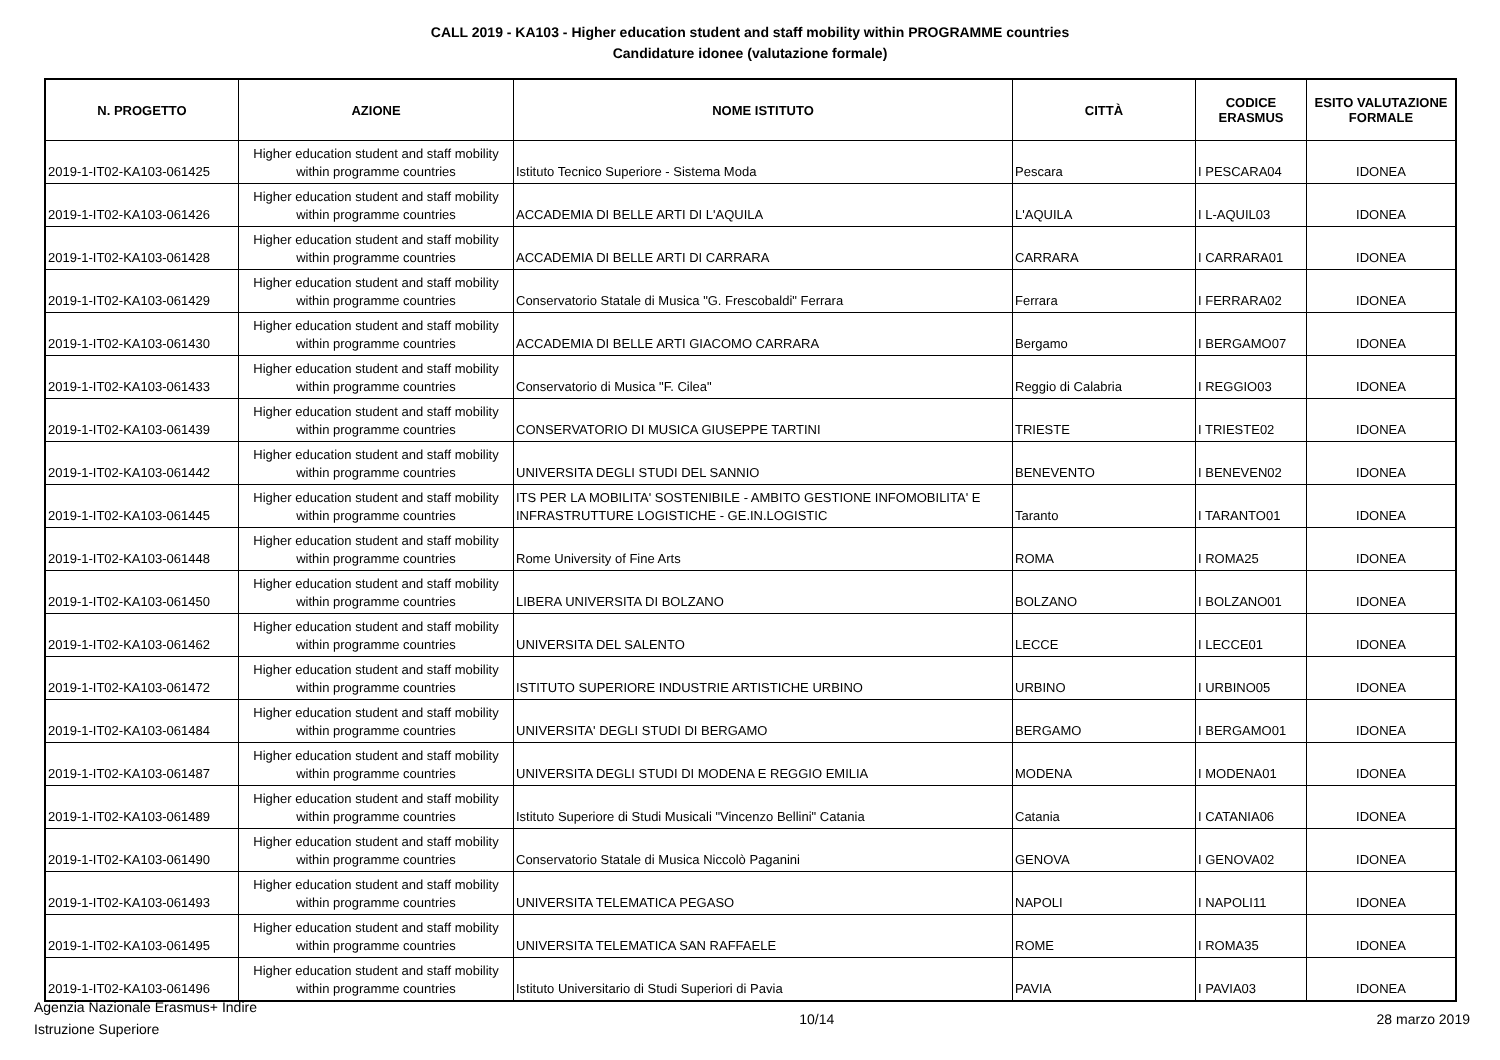CALL 2019 - KA103 - Higher education student and staff mobility within PROGRAMME countries
Candidature idonee (valutazione formale)
| N. PROGETTO | AZIONE | NOME ISTITUTO | CITTÀ | CODICE ERASMUS | ESITO VALUTAZIONE FORMALE |
| --- | --- | --- | --- | --- | --- |
| 2019-1-IT02-KA103-061425 | Higher education student and staff mobility within programme countries | Istituto Tecnico Superiore - Sistema Moda | Pescara | I PESCARA04 | IDONEA |
| 2019-1-IT02-KA103-061426 | Higher education student and staff mobility within programme countries | ACCADEMIA DI BELLE ARTI DI L'AQUILA | L'AQUILA | I L-AQUIL03 | IDONEA |
| 2019-1-IT02-KA103-061428 | Higher education student and staff mobility within programme countries | ACCADEMIA DI BELLE ARTI DI CARRARA | CARRARA | I CARRARA01 | IDONEA |
| 2019-1-IT02-KA103-061429 | Higher education student and staff mobility within programme countries | Conservatorio Statale di Musica "G. Frescobaldi" Ferrara | Ferrara | I FERRARA02 | IDONEA |
| 2019-1-IT02-KA103-061430 | Higher education student and staff mobility within programme countries | ACCADEMIA DI BELLE ARTI GIACOMO CARRARA | Bergamo | I BERGAMO07 | IDONEA |
| 2019-1-IT02-KA103-061433 | Higher education student and staff mobility within programme countries | Conservatorio di Musica "F. Cilea" | Reggio di Calabria | I REGGIO03 | IDONEA |
| 2019-1-IT02-KA103-061439 | Higher education student and staff mobility within programme countries | CONSERVATORIO DI MUSICA GIUSEPPE TARTINI | TRIESTE | I TRIESTE02 | IDONEA |
| 2019-1-IT02-KA103-061442 | Higher education student and staff mobility within programme countries | UNIVERSITA DEGLI STUDI DEL SANNIO | BENEVENTO | I BENEVEN02 | IDONEA |
| 2019-1-IT02-KA103-061445 | Higher education student and staff mobility within programme countries | ITS PER LA MOBILITA' SOSTENIBILE - AMBITO GESTIONE INFOMOBILITA' E INFRASTRUTTURE LOGISTICHE - GE.IN.LOGISTIC | Taranto | I TARANTO01 | IDONEA |
| 2019-1-IT02-KA103-061448 | Higher education student and staff mobility within programme countries | Rome University of Fine Arts | ROMA | I ROMA25 | IDONEA |
| 2019-1-IT02-KA103-061450 | Higher education student and staff mobility within programme countries | LIBERA UNIVERSITA DI BOLZANO | BOLZANO | I BOLZANO01 | IDONEA |
| 2019-1-IT02-KA103-061462 | Higher education student and staff mobility within programme countries | UNIVERSITA DEL SALENTO | LECCE | I LECCE01 | IDONEA |
| 2019-1-IT02-KA103-061472 | Higher education student and staff mobility within programme countries | ISTITUTO SUPERIORE INDUSTRIE ARTISTICHE URBINO | URBINO | I URBINO05 | IDONEA |
| 2019-1-IT02-KA103-061484 | Higher education student and staff mobility within programme countries | UNIVERSITA' DEGLI STUDI DI BERGAMO | BERGAMO | I BERGAMO01 | IDONEA |
| 2019-1-IT02-KA103-061487 | Higher education student and staff mobility within programme countries | UNIVERSITA DEGLI STUDI DI MODENA E REGGIO EMILIA | MODENA | I MODENA01 | IDONEA |
| 2019-1-IT02-KA103-061489 | Higher education student and staff mobility within programme countries | Istituto Superiore di Studi Musicali "Vincenzo Bellini" Catania | Catania | I CATANIA06 | IDONEA |
| 2019-1-IT02-KA103-061490 | Higher education student and staff mobility within programme countries | Conservatorio Statale di Musica Niccolò Paganini | GENOVA | I GENOVA02 | IDONEA |
| 2019-1-IT02-KA103-061493 | Higher education student and staff mobility within programme countries | UNIVERSITA TELEMATICA PEGASO | NAPOLI | I NAPOLI11 | IDONEA |
| 2019-1-IT02-KA103-061495 | Higher education student and staff mobility within programme countries | UNIVERSITA TELEMATICA SAN RAFFAELE | ROME | I ROMA35 | IDONEA |
| 2019-1-IT02-KA103-061496 | Higher education student and staff mobility within programme countries | Istituto Universitario di Studi Superiori di Pavia | PAVIA | I PAVIA03 | IDONEA |
Agenzia Nazionale Erasmus+ Indire
Istruzione Superiore
10/14 28 marzo 2019